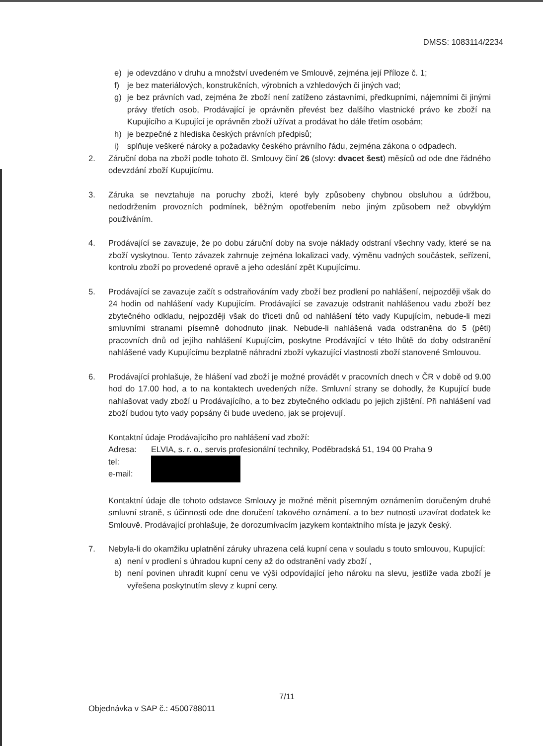DMSS: 1083114/2234
e) je odevzdáno v druhu a množství uvedeném ve Smlouvě, zejména její Příloze č. 1;
f) je bez materiálových, konstrukčních, výrobních a vzhledových či jiných vad;
g) je bez právních vad, zejména že zboží není zatíženo zástavními, předkupními, nájemními či jinými právy třetích osob, Prodávající je oprávněn převést bez dalšího vlastnické právo ke zboží na Kupujícího a Kupující je oprávněn zboží užívat a prodávat ho dále třetím osobám;
h) je bezpečné z hlediska českých právních předpisů;
i) splňuje veškeré nároky a požadavky českého právního řádu, zejména zákona o odpadech.
2. Záruční doba na zboží podle tohoto čl. Smlouvy činí 26 (slovy: dvacet šest) měsíců od ode dne řádného odevzdání zboží Kupujícímu.
3. Záruka se nevztahuje na poruchy zboží, které byly způsobeny chybnou obsluhou a údržbou, nedodržením provozních podmínek, běžným opotřebením nebo jiným způsobem než obvyklým používáním.
4. Prodávající se zavazuje, že po dobu záruční doby na svoje náklady odstraní všechny vady, které se na zboží vyskytnou. Tento závazek zahrnuje zejména lokalizaci vady, výměnu vadných součástek, seřízení, kontrolu zboží po provedené opravě a jeho odeslání zpět Kupujícímu.
5. Prodávající se zavazuje začít s odstraňováním vady zboží bez prodlení po nahlášení, nejpozději však do 24 hodin od nahlášení vady Kupujícím. Prodávající se zavazuje odstranit nahlášenou vadu zboží bez zbytečného odkladu, nejpozději však do třiceti dnů od nahlášení této vady Kupujícím, nebude-li mezi smluvními stranami písemně dohodnuto jinak. Nebude-li nahlášená vada odstraněna do 5 (pěti) pracovních dnů od jejího nahlášení Kupujícím, poskytne Prodávající v této lhůtě do doby odstranění nahlášené vady Kupujícímu bezplatně náhradní zboží vykazující vlastnosti zboží stanovené Smlouvou.
6. Prodávající prohlašuje, že hlášení vad zboží je možné provádět v pracovních dnech v ČR v době od 9.00 hod do 17.00 hod, a to na kontaktech uvedených níže. Smluvní strany se dohodly, že Kupující bude nahlašovat vady zboží u Prodávajícího, a to bez zbytečného odkladu po jejich zjištění. Při nahlášení vad zboží budou tyto vady popsány či bude uvedeno, jak se projevují.
Kontaktní údaje Prodávajícího pro nahlášení vad zboží:
Adresa: ELVIA, s. r. o., servis profesionální techniky, Poděbradská 51, 194 00 Praha 9
tel:
e-mail:
Kontaktní údaje dle tohoto odstavce Smlouvy je možné měnit písemným oznámením doručeným druhé smluvní straně, s účinnosti ode dne doručení takového oznámení, a to bez nutnosti uzavírat dodatek ke Smlouvě. Prodávající prohlašuje, že dorozumívacím jazykem kontaktního místa je jazyk český.
7. Nebyla-li do okamžiku uplatnění záruky uhrazena celá kupní cena v souladu s touto smlouvou, Kupující:
a) není v prodlení s úhradou kupní ceny až do odstranění vady zboží ,
b) není povinen uhradit kupní cenu ve výši odpovídající jeho nároku na slevu, jestliže vada zboží je vyřešena poskytnutím slevy z kupní ceny.
7/11
Objednávka v SAP č.: 4500788011